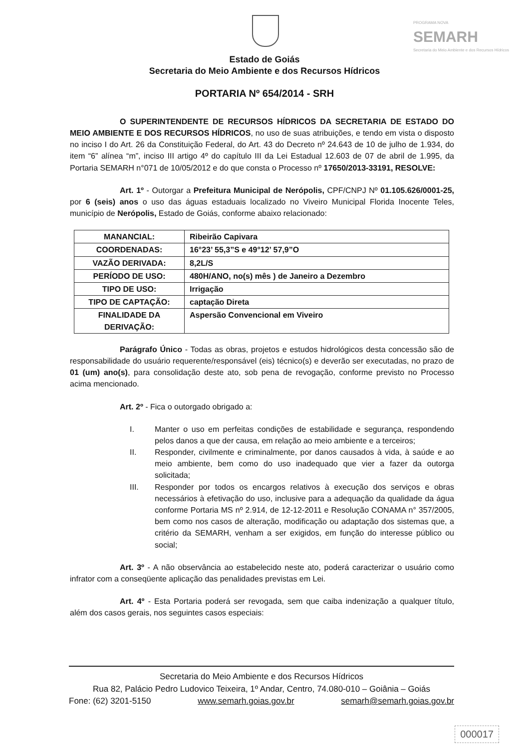PROGRAMA NOVA
SEMARH
Secretaria do Meio Ambiente e dos Recursos Hídricos
Estado de Goiás
Secretaria do Meio Ambiente e dos Recursos Hídricos
PORTARIA Nº 654/2014 - SRH
O SUPERINTENDENTE DE RECURSOS HÍDRICOS DA SECRETARIA DE ESTADO DO MEIO AMBIENTE E DOS RECURSOS HÍDRICOS, no uso de suas atribuições, e tendo em vista o disposto no inciso I do Art. 26 da Constituição Federal, do Art. 43 do Decreto nº 24.643 de 10 de julho de 1.934, do item “6” alínea “m”, inciso III artigo 4º do capítulo III da Lei Estadual 12.603 de 07 de abril de 1.995, da Portaria SEMARH n°071 de 10/05/2012 e do que consta o Processo nº 17650/2013-33191, RESOLVE:
Art. 1º - Outorgar a Prefeitura Municipal de Nerópolis, CPF/CNPJ Nº 01.105.626/0001-25, por 6 (seis) anos o uso das águas estaduais localizado no Viveiro Municipal Florida Inocente Teles, município de Nerópolis, Estado de Goiás, conforme abaixo relacionado:
| MANANCIAL: | Ribeirão Capivara |
| COORDENADAS: | 16°23’ 55,3”S e 49°12’ 57,9”O |
| VAZÃO DERIVADA: | 8,2L/S |
| PERÍODO DE USO: | 480H/ANO, no(s) mês ) de Janeiro a Dezembro |
| TIPO DE USO: | Irrigação |
| TIPO DE CAPTAÇÃO: | captação Direta |
| FINALIDADE DA DERIVAÇÃO: | Aspersão Convencional em Viveiro |
Parágrafo Único - Todas as obras, projetos e estudos hidrológicos desta concessão são de responsabilidade do usuário requerente/responsável (eis) técnico(s) e deverão ser executadas, no prazo de 01 (um) ano(s), para consolidação deste ato, sob pena de revogação, conforme previsto no Processo acima mencionado.
Art. 2º - Fica o outorgado obrigado a:
I. Manter o uso em perfeitas condições de estabilidade e segurança, respondendo pelos danos a que der causa, em relação ao meio ambiente e a terceiros;
II. Responder, civilmente e criminalmente, por danos causados à vida, à saúde e ao meio ambiente, bem como do uso inadequado que vier a fazer da outorga solicitada;
III. Responder por todos os encargos relativos à execução dos serviços e obras necessários à efetivação do uso, inclusive para a adequação da qualidade da água conforme Portaria MS nº 2.914, de 12-12-2011 e Resolução CONAMA n° 357/2005, bem como nos casos de alteração, modificação ou adaptação dos sistemas que, a critério da SEMARH, venham a ser exigidos, em função do interesse público ou social;
Art. 3º - A não observância ao estabelecido neste ato, poderá caracterizar o usuário como infrator com a conseqüente aplicação das penalidades previstas em Lei.
Art. 4º - Esta Portaria poderá ser revogada, sem que caiba indenização a qualquer título, além dos casos gerais, nos seguintes casos especiais:
Secretaria do Meio Ambiente e dos Recursos Hídricos
Rua 82, Palácio Pedro Ludovico Teixeira, 1º Andar, Centro, 74.080-010 – Goiânia – Goiás
Fone: (62) 3201-5150 www.semarh.goias.gov.br semarh@semarh.goias.gov.br
000017